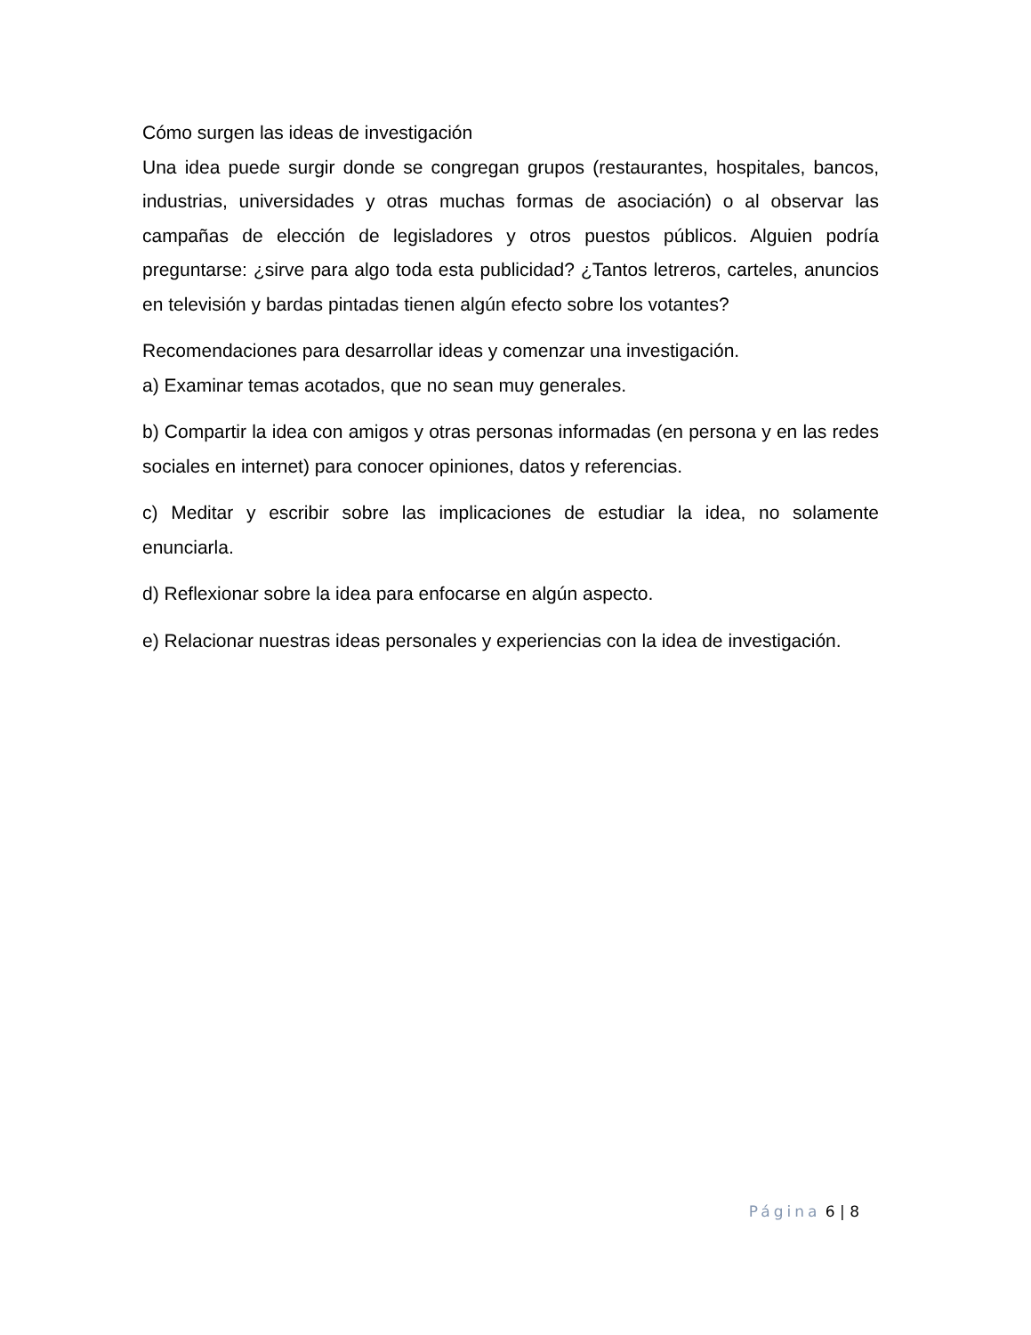Cómo surgen las ideas de investigación
Una idea puede surgir donde se congregan grupos (restaurantes, hospitales, bancos, industrias, universidades y otras muchas formas de asociación) o al observar las campañas de elección de legisladores y otros puestos públicos. Alguien podría preguntarse: ¿sirve para algo toda esta publicidad? ¿Tantos letreros, carteles, anuncios en televisión y bardas pintadas tienen algún efecto sobre los votantes?
Recomendaciones para desarrollar ideas y comenzar una investigación.
a) Examinar temas acotados, que no sean muy generales.
b) Compartir la idea con amigos y otras personas informadas (en persona y en las redes sociales en internet) para conocer opiniones, datos y referencias.
c) Meditar y escribir sobre las implicaciones de estudiar la idea, no solamente enunciarla.
d) Reflexionar sobre la idea para enfocarse en algún aspecto.
e) Relacionar nuestras ideas personales y experiencias con la idea de investigación.
Página 6 | 8